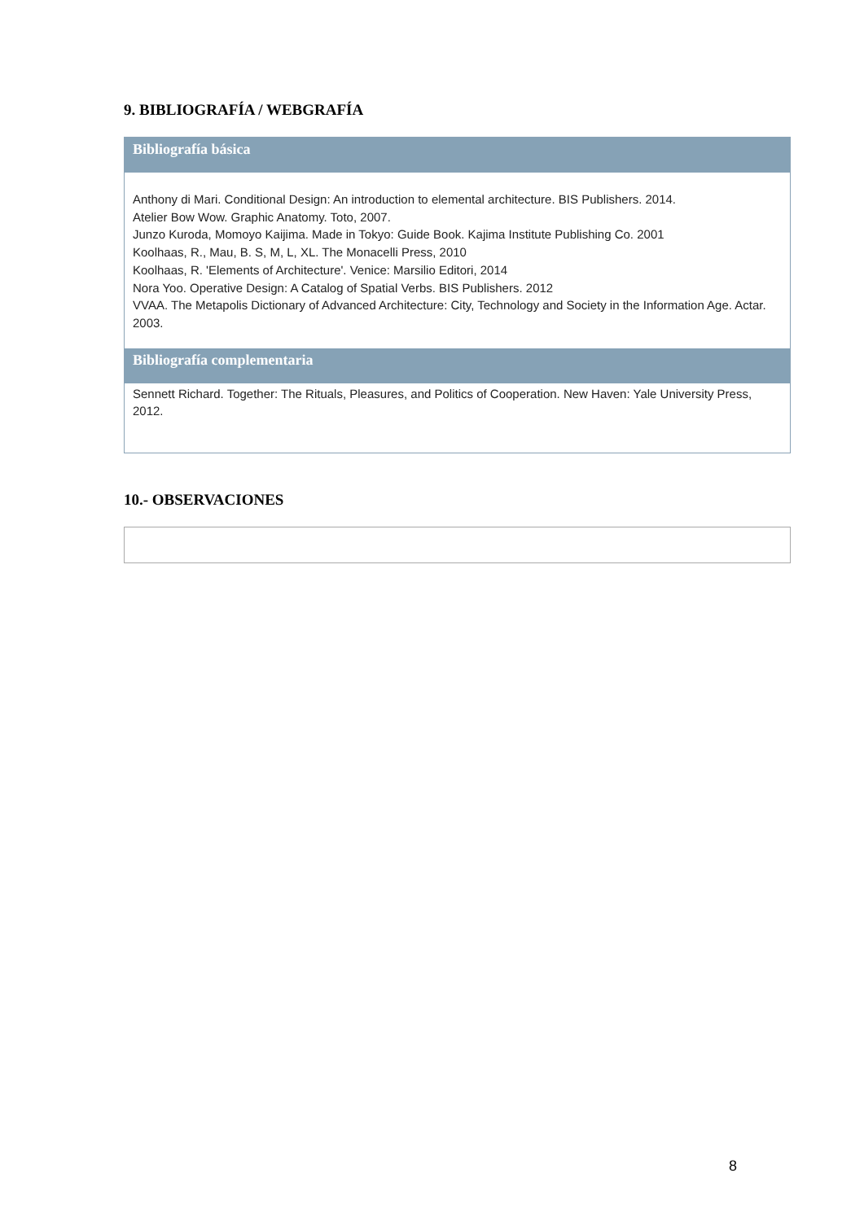9. BIBLIOGRAFÍA / WEBGRAFÍA
Bibliografía básica
Anthony di Mari. Conditional Design: An introduction to elemental architecture. BIS Publishers. 2014.
Atelier Bow Wow. Graphic Anatomy. Toto, 2007.
Junzo Kuroda, Momoyo Kaijima. Made in Tokyo: Guide Book. Kajima Institute Publishing Co. 2001
Koolhaas, R., Mau, B. S, M, L, XL. The Monacelli Press, 2010
Koolhaas, R. 'Elements of Architecture'. Venice: Marsilio Editori, 2014
Nora Yoo. Operative Design: A Catalog of Spatial Verbs. BIS Publishers. 2012
VVAA. The Metapolis Dictionary of Advanced Architecture: City, Technology and Society in the Information Age. Actar. 2003.
Bibliografía complementaria
Sennett Richard. Together: The Rituals, Pleasures, and Politics of Cooperation. New Haven: Yale University Press, 2012.
10.- OBSERVACIONES
8